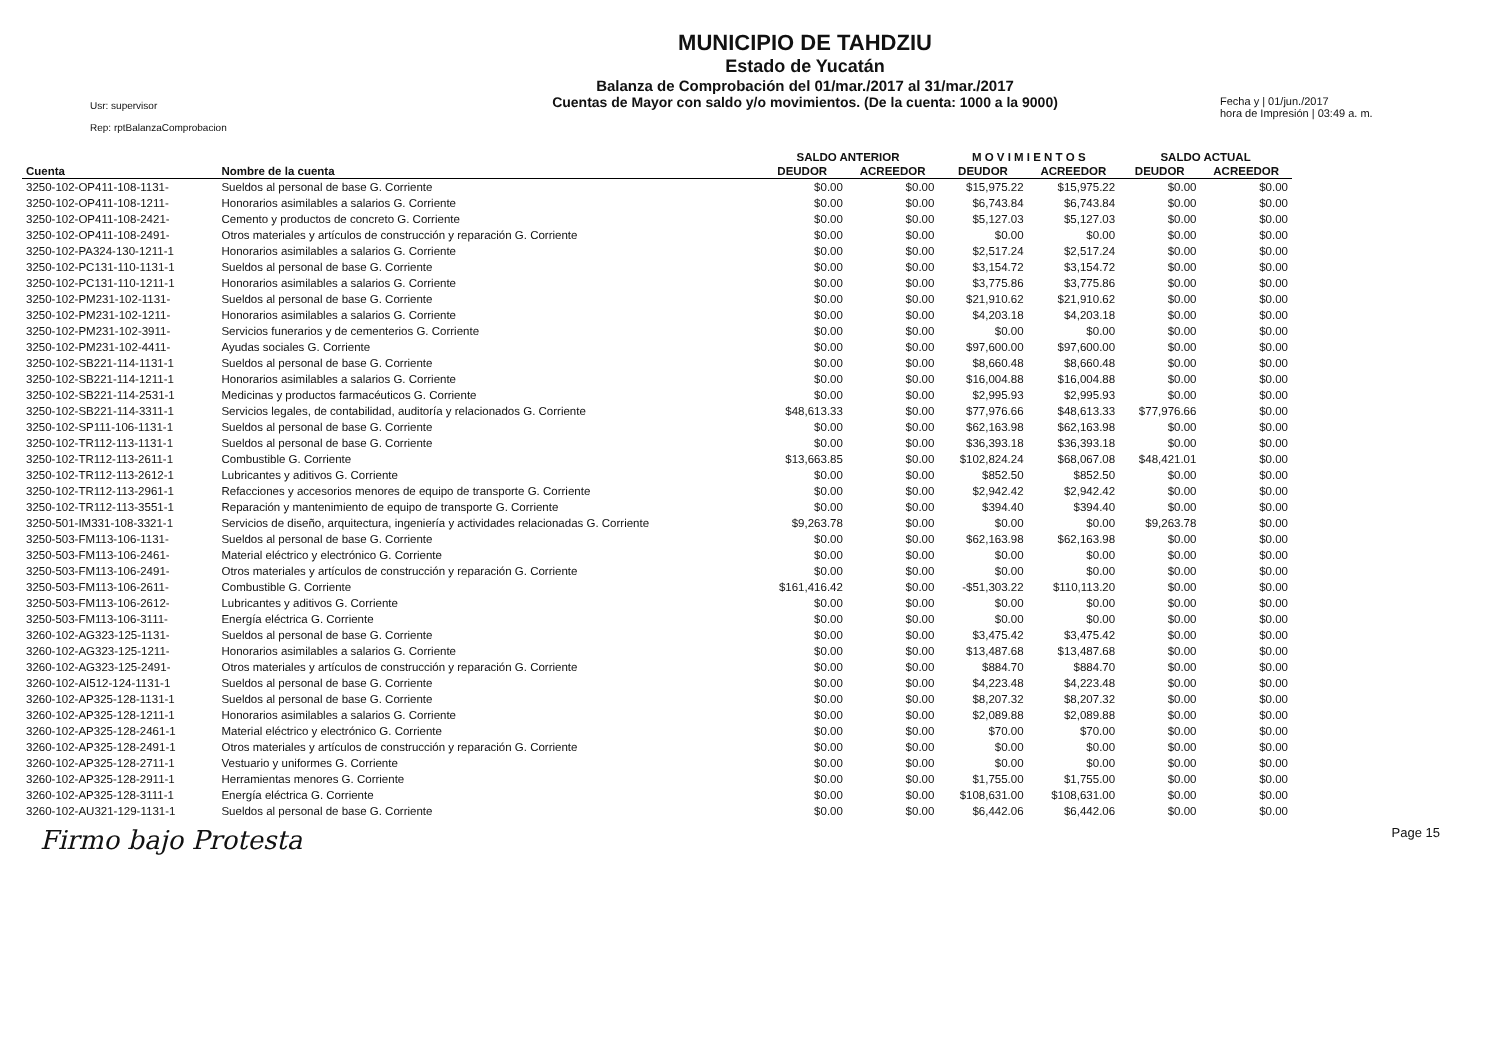Usr: supervisor
Rep: rptBalanzaComprobacion
MUNICIPIO DE TAHDZIU
Estado de Yucatán
Balanza de Comprobación del 01/mar./2017 al 31/mar./2017
Cuentas de Mayor con saldo y/o movimientos. (De la cuenta: 1000 a la 9000)
Fecha y | 01/jun./2017
hora de Impresión | 03:49 a. m.
| | | SALDO ANTERIOR | | M O V I M I E N T O S | | SALDO ACTUAL | |
| --- | --- | --- | --- | --- | --- | --- | --- |
| Cuenta | Nombre de la cuenta | DEUDOR | ACREEDOR | DEUDOR | ACREEDOR | DEUDOR | ACREEDOR |
| 3250-102-OP411-108-1131- | Sueldos al personal de base G. Corriente | $0.00 | $0.00 | $15,975.22 | $15,975.22 | $0.00 | $0.00 |
| 3250-102-OP411-108-1211- | Honorarios asimilables a salarios G. Corriente | $0.00 | $0.00 | $6,743.84 | $6,743.84 | $0.00 | $0.00 |
| 3250-102-OP411-108-2421- | Cemento y productos de concreto G. Corriente | $0.00 | $0.00 | $5,127.03 | $5,127.03 | $0.00 | $0.00 |
| 3250-102-OP411-108-2491- | Otros materiales y artículos de construcción y reparación G. Corriente | $0.00 | $0.00 | $0.00 | $0.00 | $0.00 | $0.00 |
| 3250-102-PA324-130-1211-1 | Honorarios asimilables a salarios G. Corriente | $0.00 | $0.00 | $2,517.24 | $2,517.24 | $0.00 | $0.00 |
| 3250-102-PC131-110-1131-1 | Sueldos al personal de base G. Corriente | $0.00 | $0.00 | $3,154.72 | $3,154.72 | $0.00 | $0.00 |
| 3250-102-PC131-110-1211-1 | Honorarios asimilables a salarios G. Corriente | $0.00 | $0.00 | $3,775.86 | $3,775.86 | $0.00 | $0.00 |
| 3250-102-PM231-102-1131- | Sueldos al personal de base G. Corriente | $0.00 | $0.00 | $21,910.62 | $21,910.62 | $0.00 | $0.00 |
| 3250-102-PM231-102-1211- | Honorarios asimilables a salarios G. Corriente | $0.00 | $0.00 | $4,203.18 | $4,203.18 | $0.00 | $0.00 |
| 3250-102-PM231-102-3911- | Servicios funerarios y de cementerios G. Corriente | $0.00 | $0.00 | $0.00 | $0.00 | $0.00 | $0.00 |
| 3250-102-PM231-102-4411- | Ayudas sociales G. Corriente | $0.00 | $0.00 | $97,600.00 | $97,600.00 | $0.00 | $0.00 |
| 3250-102-SB221-114-1131-1 | Sueldos al personal de base G. Corriente | $0.00 | $0.00 | $8,660.48 | $8,660.48 | $0.00 | $0.00 |
| 3250-102-SB221-114-1211-1 | Honorarios asimilables a salarios G. Corriente | $0.00 | $0.00 | $16,004.88 | $16,004.88 | $0.00 | $0.00 |
| 3250-102-SB221-114-2531-1 | Medicinas y productos farmacéuticos G. Corriente | $0.00 | $0.00 | $2,995.93 | $2,995.93 | $0.00 | $0.00 |
| 3250-102-SB221-114-3311-1 | Servicios legales, de contabilidad, auditoría y relacionados G. Corriente | $48,613.33 | $0.00 | $77,976.66 | $48,613.33 | $77,976.66 | $0.00 |
| 3250-102-SP111-106-1131-1 | Sueldos al personal de base G. Corriente | $0.00 | $0.00 | $62,163.98 | $62,163.98 | $0.00 | $0.00 |
| 3250-102-TR112-113-1131-1 | Sueldos al personal de base G. Corriente | $0.00 | $0.00 | $36,393.18 | $36,393.18 | $0.00 | $0.00 |
| 3250-102-TR112-113-2611-1 | Combustible G. Corriente | $13,663.85 | $0.00 | $102,824.24 | $68,067.08 | $48,421.01 | $0.00 |
| 3250-102-TR112-113-2612-1 | Lubricantes y aditivos G. Corriente | $0.00 | $0.00 | $852.50 | $852.50 | $0.00 | $0.00 |
| 3250-102-TR112-113-2961-1 | Refacciones y accesorios menores de equipo de transporte G. Corriente | $0.00 | $0.00 | $2,942.42 | $2,942.42 | $0.00 | $0.00 |
| 3250-102-TR112-113-3551-1 | Reparación y mantenimiento de equipo de transporte G. Corriente | $0.00 | $0.00 | $394.40 | $394.40 | $0.00 | $0.00 |
| 3250-501-IM331-108-3321-1 | Servicios de diseño, arquitectura, ingeniería y actividades relacionadas G. Corriente | $9,263.78 | $0.00 | $0.00 | $0.00 | $9,263.78 | $0.00 |
| 3250-503-FM113-106-1131- | Sueldos al personal de base G. Corriente | $0.00 | $0.00 | $62,163.98 | $62,163.98 | $0.00 | $0.00 |
| 3250-503-FM113-106-2461- | Material eléctrico y electrónico G. Corriente | $0.00 | $0.00 | $0.00 | $0.00 | $0.00 | $0.00 |
| 3250-503-FM113-106-2491- | Otros materiales y artículos de construcción y reparación G. Corriente | $0.00 | $0.00 | $0.00 | $0.00 | $0.00 | $0.00 |
| 3250-503-FM113-106-2611- | Combustible G. Corriente | $161,416.42 | $0.00 | -$51,303.22 | $110,113.20 | $0.00 | $0.00 |
| 3250-503-FM113-106-2612- | Lubricantes y aditivos G. Corriente | $0.00 | $0.00 | $0.00 | $0.00 | $0.00 | $0.00 |
| 3250-503-FM113-106-3111- | Energía eléctrica G. Corriente | $0.00 | $0.00 | $0.00 | $0.00 | $0.00 | $0.00 |
| 3260-102-AG323-125-1131- | Sueldos al personal de base G. Corriente | $0.00 | $0.00 | $3,475.42 | $3,475.42 | $0.00 | $0.00 |
| 3260-102-AG323-125-1211- | Honorarios asimilables a salarios G. Corriente | $0.00 | $0.00 | $13,487.68 | $13,487.68 | $0.00 | $0.00 |
| 3260-102-AG323-125-2491- | Otros materiales y artículos de construcción y reparación G. Corriente | $0.00 | $0.00 | $884.70 | $884.70 | $0.00 | $0.00 |
| 3260-102-AI512-124-1131-1 | Sueldos al personal de base G. Corriente | $0.00 | $0.00 | $4,223.48 | $4,223.48 | $0.00 | $0.00 |
| 3260-102-AP325-128-1131-1 | Sueldos al personal de base G. Corriente | $0.00 | $0.00 | $8,207.32 | $8,207.32 | $0.00 | $0.00 |
| 3260-102-AP325-128-1211-1 | Honorarios asimilables a salarios G. Corriente | $0.00 | $0.00 | $2,089.88 | $2,089.88 | $0.00 | $0.00 |
| 3260-102-AP325-128-2461-1 | Material eléctrico y electrónico G. Corriente | $0.00 | $0.00 | $70.00 | $70.00 | $0.00 | $0.00 |
| 3260-102-AP325-128-2491-1 | Otros materiales y artículos de construcción y reparación G. Corriente | $0.00 | $0.00 | $0.00 | $0.00 | $0.00 | $0.00 |
| 3260-102-AP325-128-2711-1 | Vestuario y uniformes G. Corriente | $0.00 | $0.00 | $0.00 | $0.00 | $0.00 | $0.00 |
| 3260-102-AP325-128-2911-1 | Herramientas menores G. Corriente | $0.00 | $0.00 | $1,755.00 | $1,755.00 | $0.00 | $0.00 |
| 3260-102-AP325-128-3111-1 | Energía eléctrica G. Corriente | $0.00 | $0.00 | $108,631.00 | $108,631.00 | $0.00 | $0.00 |
| 3260-102-AU321-129-1131-1 | Sueldos al personal de base G. Corriente | $0.00 | $0.00 | $6,442.06 | $6,442.06 | $0.00 | $0.00 |
Firmo bajo Protesta Page 15